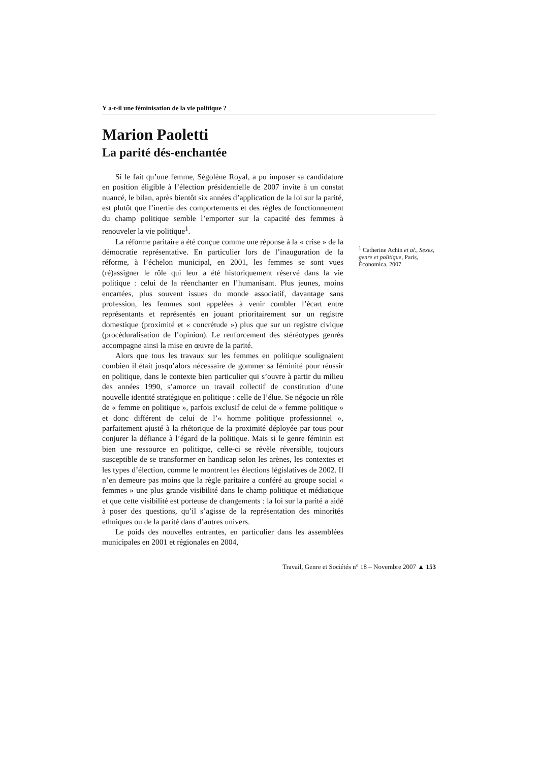Y a-t-il une féminisation de la vie politique ?
Marion Paoletti
La parité dés-enchantée
Si le fait qu’une femme, Ségolène Royal, a pu imposer sa candidature en position éligible à l’élection présidentielle de 2007 invite à un constat nuancé, le bilan, après bientôt six années d’application de la loi sur la parité, est plutôt que l’inertie des comportements et des règles de fonctionnement du champ politique semble l’emporter sur la capacité des femmes à renouveler la vie politique<sup>1</sup>.
La réforme paritaire a été conçue comme une réponse à la « crise » de la démocratie représentative. En particulier lors de l’inauguration de la réforme, à l’échelon municipal, en 2001, les femmes se sont vues (ré)assigner le rôle qui leur a été historiquement réservé dans la vie politique : celui de la réenchanter en l’humanisant. Plus jeunes, moins encartées, plus souvent issues du monde associatif, davantage sans profession, les femmes sont appelées à venir combler l’écart entre représentants et représentés en jouant prioritairement sur un registre domestique (proximité et « concrétude ») plus que sur un registre civique (procéduralisation de l’opinion). Le renforcement des stéréotypes genrés accompagne ainsi la mise en œuvre de la parité.
Alors que tous les travaux sur les femmes en politique soulignaient combien il était jusqu’alors nécessaire de gommer sa féminité pour réussir en politique, dans le contexte bien particulier qui s’ouvre à partir du milieu des années 1990, s’amorce un travail collectif de constitution d’une nouvelle identité stratégique en politique : celle de l’élue. Se négocie un rôle de « femme en politique », parfois exclusif de celui de « femme politique » et donc différent de celui de l’« homme politique professionnel », parfaitement ajusté à la rhétorique de la proximité déployée par tous pour conjurer la défiance à l’égard de la politique. Mais si le genre féminin est bien une ressource en politique, celle-ci se révèle réversible, toujours susceptible de se transformer en handicap selon les arènes, les contextes et les types d’élection, comme le montrent les élections législatives de 2002. Il n’en demeure pas moins que la règle paritaire a conféré au groupe social « femmes » une plus grande visibilité dans le champ politique et médiatique et que cette visibilité est porteuse de changements : la loi sur la parité a aidé à poser des questions, qu’il s’agisse de la représentation des minorités ethniques ou de la parité dans d’autres univers.
Le poids des nouvelles entrantes, en particulier dans les assemblées municipales en 2001 et régionales en 2004,
<sup>1</sup> Catherine Achin et al., Sexes, genre et politique, Paris, Économica, 2007.
Travail, Genre et Sociétés n° 18 – Novembre 2007 ▲ 153